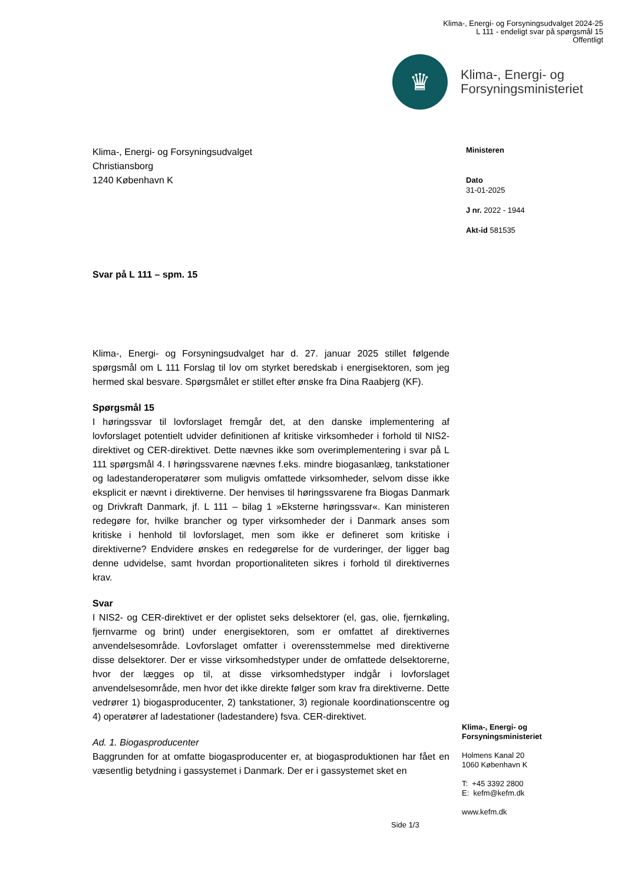Klima-, Energi- og Forsyningsudvalget 2024-25
L 111 - endeligt svar på spørgsmål 15
Offentligt
♛
Klima-, Energi- og
Forsyningsministeriet
Ministeren
Dato
31-01-2025
J nr. 2022 - 1944
Akt-id 581535
Klima-, Energi- og Forsyningsudvalget
Christiansborg
1240 København K
Svar på L 111 – spm. 15
Klima-, Energi- og Forsyningsudvalget har d. 27. januar 2025 stillet følgende spørgsmål om L 111 Forslag til lov om styrket beredskab i energisektoren, som jeg hermed skal besvare. Spørgsmålet er stillet efter ønske fra Dina Raabjerg (KF).
Spørgsmål 15
I høringssvar til lovforslaget fremgår det, at den danske implementering af lovforslaget potentielt udvider definitionen af kritiske virksomheder i forhold til NIS2-direktivet og CER-direktivet. Dette nævnes ikke som overimplementering i svar på L 111 spørgsmål 4. I høringssvarene nævnes f.eks. mindre biogasanlæg, tankstationer og ladestanderoperatører som muligvis omfattede virksomheder, selvom disse ikke eksplicit er nævnt i direktiverne. Der henvises til høringssvarene fra Biogas Danmark og Drivkraft Danmark, jf. L 111 – bilag 1 »Eksterne høringssvar«. Kan ministeren redegøre for, hvilke brancher og typer virksomheder der i Danmark anses som kritiske i henhold til lovforslaget, men som ikke er defineret som kritiske i direktiverne? Endvidere ønskes en redegørelse for de vurderinger, der ligger bag denne udvidelse, samt hvordan proportionaliteten sikres i forhold til direktivernes krav.
Svar
I NIS2- og CER-direktivet er der oplistet seks delsektorer (el, gas, olie, fjernkøling, fjernvarme og brint) under energisektoren, som er omfattet af direktivernes anvendelsesområde. Lovforslaget omfatter i overensstemmelse med direktiverne disse delsektorer. Der er visse virksomhedstyper under de omfattede delsektorerne, hvor der lægges op til, at disse virksomhedstyper indgår i lovforslaget anvendelsesområde, men hvor det ikke direkte følger som krav fra direktiverne. Dette vedrører 1) biogasproducenter, 2) tankstationer, 3) regionale koordinationscentre og 4) operatører af ladestationer (ladestandere) fsva. CER-direktivet.
Ad. 1. Biogasproducenter
Baggrunden for at omfatte biogasproducenter er, at biogasproduktionen har fået en væsentlig betydning i gassystemet i Danmark. Der er i gassystemet sket en
Klima-, Energi- og
Forsyningsministeriet
Holmens Kanal 20
1060 København K
T: +45 3392 2800
E: kefm@kefm.dk
www.kefm.dk
Side 1/3